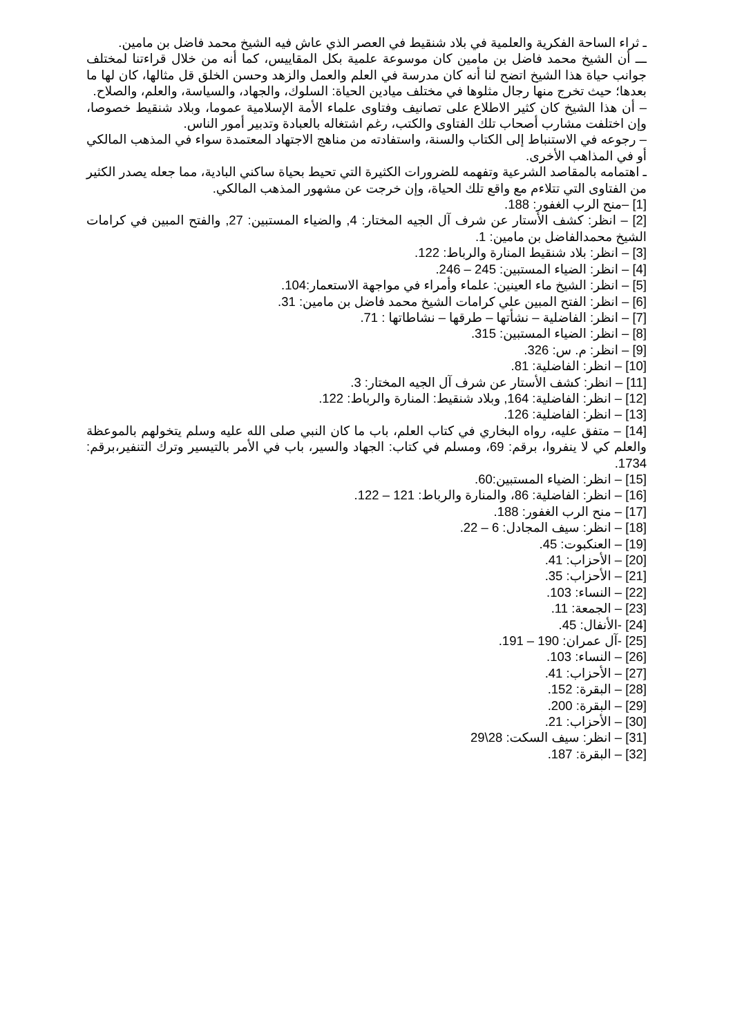ـ ثراء الساحة الفكرية والعلمية في بلاد شنقيط في العصر الذي عاش فيه الشيخ محمد فاضل بن مامين.
ـــ أن الشيخ محمد فاضل بن مامين كان موسوعة علمية بكل المقاييس، كما أنه من خلال قراءتنا لمختلف جوانب حياة هذا الشيخ اتضح لنا أنه كان مدرسة في العلم والعمل والزهد وحسن الخلق قل مثالها، كان لها ما بعدها؛ حيث تخرج منها رجال مثلوها في مختلف ميادين الحياة: السلوك، والجهاد، والسياسة، والعلم، والصلاح.
– أن هذا الشيخ كان كثير الاطلاع على تصانيف وفتاوى علماء الأمة الإسلامية عموما، وبلاد شنقيط خصوصا، وإن اختلفت مشارب أصحاب تلك الفتاوى والكتب، رغم اشتغاله بالعبادة وتدبير أمور الناس.
– رجوعه في الاستنباط إلى الكتاب والسنة، واستفادته من مناهج الاجتهاد المعتمدة سواء في المذهب المالكي أو في المذاهب الأخرى.
ـ اهتمامه بالمقاصد الشرعية وتفهمه للضرورات الكثيرة التي تحيط بحياة ساكني البادية، مما جعله يصدر الكثير من الفتاوى التي تتلاءم مع واقع تلك الحياة، وإن خرجت عن مشهور المذهب المالكي.
[1] –منح الرب الغفور: 188.
[2] – انظر: كشف الأستار عن شرف آل الجيه المختار: 4, والضياء المستبين: 27, والفتح المبين في كرامات الشيخ محمدالفاضل بن مامين: 1.
[3] – انظر: بلاد شنقيط المنارة والرباط: 122.
[4] – انظر: الضياء المستبين: 245 – 246.
[5] – انظر: الشيخ ماء العينين: علماء وأمراء في مواجهة الاستعمار:104.
[6] – انظر: الفتح المبين علي كرامات الشيخ محمد فاضل بن مامين: 31.
[7] – انظر: الفاضلية – نشأتها – طرقها – نشاطاتها : 71.
[8] – انظر: الضياء المستبين: 315.
[9] – انظر: م. س: 326.
[10] – انظر: الفاضلية: 81.
[11] – انظر: كشف الأستار عن شرف آل الجيه المختار: 3.
[12] – انظر: الفاضلية: 164, وبلاد شنقيط: المنارة والرباط: 122.
[13] – انظر: الفاضلية: 126.
[14] – متفق عليه، رواه البخاري في كتاب العلم، باب ما كان النبي صلى الله عليه وسلم يتخولهم بالموعظة والعلم كي لا ينفروا، برقم: 69، ومسلم في كتاب: الجهاد والسير، باب في الأمر بالتيسير وترك التنفير،برقم: 1734.
[15] – انظر: الضياء المستبين:60.
[16] – انظر: الفاضلية: 86، والمنارة والرباط: 121 – 122.
[17] – منح الرب الغفور: 188.
[18] – انظر: سيف المجادل: 6 – 22.
[19] – العنكبوت: 45.
[20] – الأحزاب: 41.
[21] – الأحزاب: 35.
[22] – النساء: 103.
[23] – الجمعة: 11.
[24] -الأنفال: 45.
[25] -آل عمران: 190 – 191.
[26] – النساء: 103.
[27] – الأحزاب: 41.
[28] – البقرة: 152.
[29] – البقرة: 200.
[30] – الأحزاب: 21.
[31] – انظر: سيف السكت: 28\29
[32] – البقرة: 187.